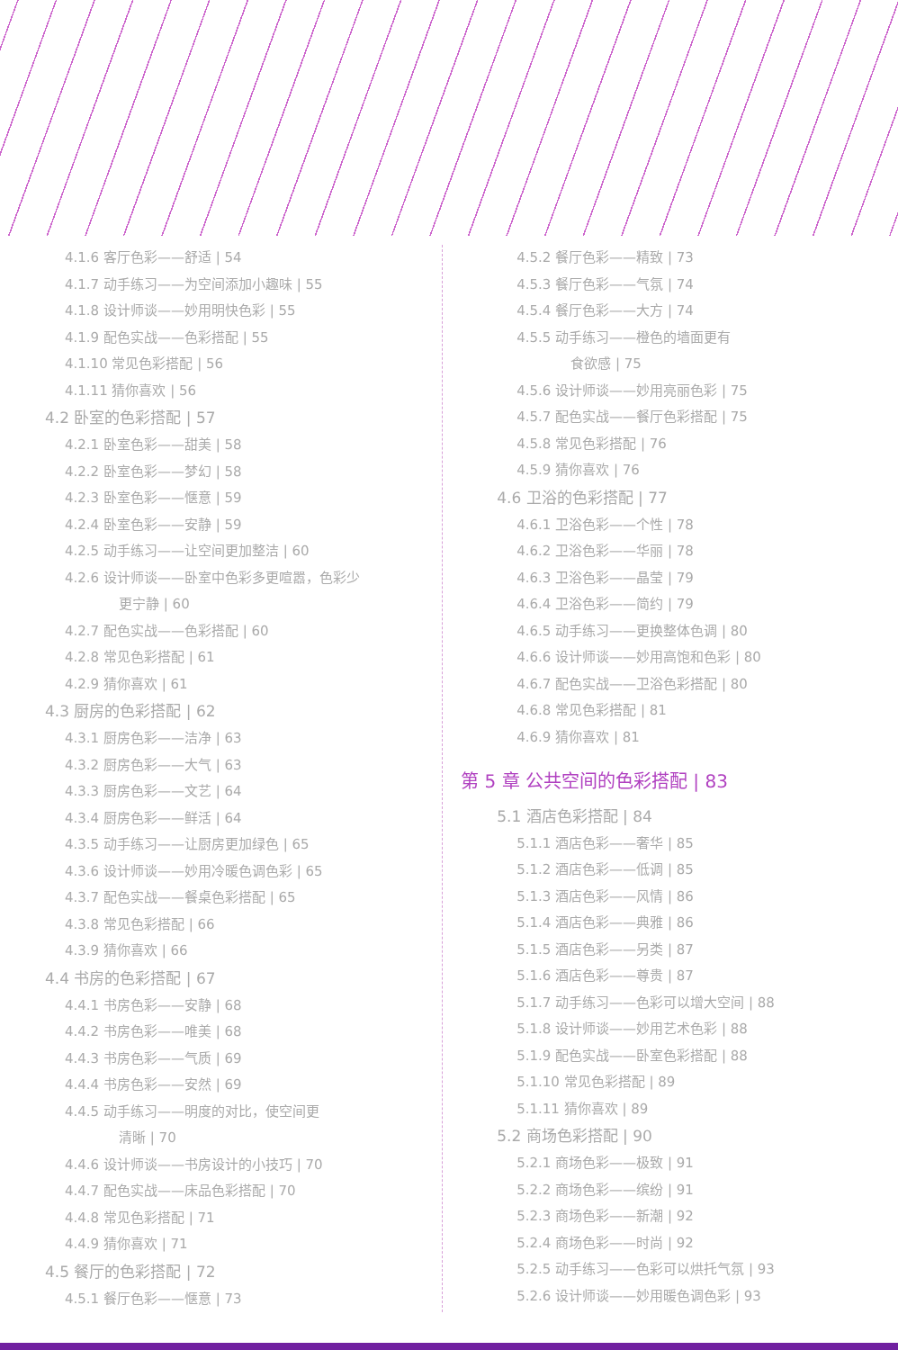4.1.6 客厅色彩——舒适 | 54
4.1.7 动手练习——为空间添加小趣味 | 55
4.1.8 设计师谈——妙用明快色彩 | 55
4.1.9 配色实战——色彩搭配 | 55
4.1.10 常见色彩搭配 | 56
4.1.11 猜你喜欢 | 56
4.2 卧室的色彩搭配 | 57
4.2.1 卧室色彩——甜美 | 58
4.2.2 卧室色彩——梦幻 | 58
4.2.3 卧室色彩——惬意 | 59
4.2.4 卧室色彩——安静 | 59
4.2.5 动手练习——让空间更加整洁 | 60
4.2.6 设计师谈——卧室中色彩多更喧嚣，色彩少
更宁静 | 60
4.2.7 配色实战——色彩搭配 | 60
4.2.8 常见色彩搭配 | 61
4.2.9 猜你喜欢 | 61
4.3 厨房的色彩搭配 | 62
4.3.1 厨房色彩——洁净 | 63
4.3.2 厨房色彩——大气 | 63
4.3.3 厨房色彩——文艺 | 64
4.3.4 厨房色彩——鲜活 | 64
4.3.5 动手练习——让厨房更加绿色 | 65
4.3.6 设计师谈——妙用冷暖色调色彩 | 65
4.3.7 配色实战——餐桌色彩搭配 | 65
4.3.8 常见色彩搭配 | 66
4.3.9 猜你喜欢 | 66
4.4 书房的色彩搭配 | 67
4.4.1 书房色彩——安静 | 68
4.4.2 书房色彩——唯美 | 68
4.4.3 书房色彩——气质 | 69
4.4.4 书房色彩——安然 | 69
4.4.5 动手练习——明度的对比，使空间更
清晰 | 70
4.4.6 设计师谈——书房设计的小技巧 | 70
4.4.7 配色实战——床品色彩搭配 | 70
4.4.8 常见色彩搭配 | 71
4.4.9 猜你喜欢 | 71
4.5 餐厅的色彩搭配 | 72
4.5.1 餐厅色彩——惬意 | 73
4.5.2 餐厅色彩——精致 | 73
4.5.3 餐厅色彩——气氛 | 74
4.5.4 餐厅色彩——大方 | 74
4.5.5 动手练习——橙色的墙面更有
食欲感 | 75
4.5.6 设计师谈——妙用亮丽色彩 | 75
4.5.7 配色实战——餐厅色彩搭配 | 75
4.5.8 常见色彩搭配 | 76
4.5.9 猜你喜欢 | 76
4.6 卫浴的色彩搭配 | 77
4.6.1 卫浴色彩——个性 | 78
4.6.2 卫浴色彩——华丽 | 78
4.6.3 卫浴色彩——晶莹 | 79
4.6.4 卫浴色彩——简约 | 79
4.6.5 动手练习——更换整体色调 | 80
4.6.6 设计师谈——妙用高饱和色彩 | 80
4.6.7 配色实战——卫浴色彩搭配 | 80
4.6.8 常见色彩搭配 | 81
4.6.9 猜你喜欢 | 81
第 5 章 公共空间的色彩搭配 | 83
5.1 酒店色彩搭配 | 84
5.1.1 酒店色彩——奢华 | 85
5.1.2 酒店色彩——低调 | 85
5.1.3 酒店色彩——风情 | 86
5.1.4 酒店色彩——典雅 | 86
5.1.5 酒店色彩——另类 | 87
5.1.6 酒店色彩——尊贵 | 87
5.1.7 动手练习——色彩可以增大空间 | 88
5.1.8 设计师谈——妙用艺术色彩 | 88
5.1.9 配色实战——卧室色彩搭配 | 88
5.1.10 常见色彩搭配 | 89
5.1.11 猜你喜欢 | 89
5.2 商场色彩搭配 | 90
5.2.1 商场色彩——极致 | 91
5.2.2 商场色彩——缤纷 | 91
5.2.3 商场色彩——新潮 | 92
5.2.4 商场色彩——时尚 | 92
5.2.5 动手练习——色彩可以烘托气氛 | 93
5.2.6 设计师谈——妙用暖色调色彩 | 93